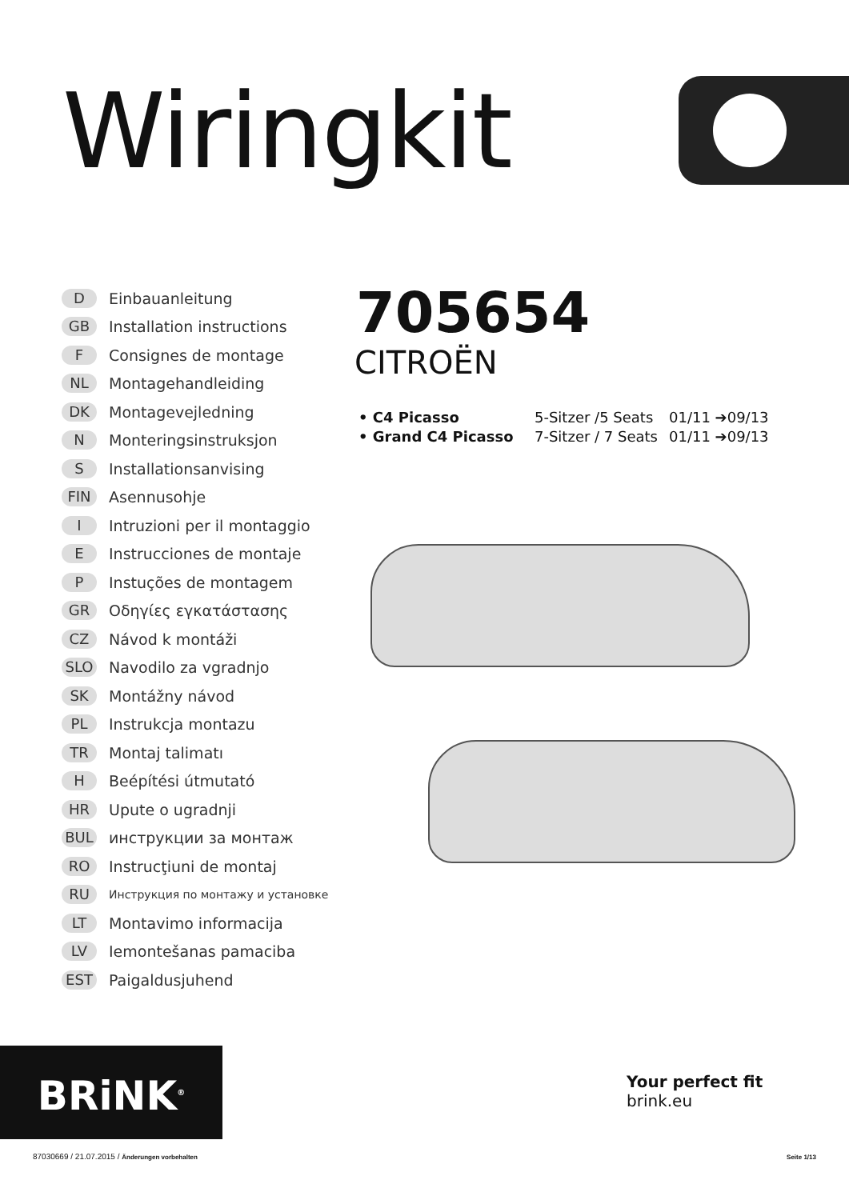Wiringkit
D Einbauanleitung
GB Installation instructions
F Consignes de montage
NL Montagehandleiding
DK Montagevejledning
N Monteringsinstruksjon
S Installationsanvising
FIN Asennusohje
I Intruzioni per il montaggio
E Instrucciones de montaje
P Instuções de montagem
GR Οδηγίες εγκατάστασης
CZ Návod k montáži
SLO Navodilo za vgradnjo
SK Montážny návod
PL Instrukcja montazu
TR Montaj talimatı
H Beépítési útmutató
HR Upute o ugradnji
BUL инструкции за монтаж
RO Instrucţiuni de montaj
RU Инструкция по монтажу и установке
LT Montavimo informacija
LV Iemontešanas pamaciba
EST Paigaldusjuhend
705654
CITROËN
• C4 Picasso 5-Sitzer /5 Seats 01/11 ➔09/13
• Grand C4 Picasso 7-Sitzer / 7 Seats 01/11 ➔09/13
BRiNK<sup>®</sup>
Your perfect fit
brink.eu
87030669 / 21.07.2015 / Änderungen vorbehalten
Seite 1/13